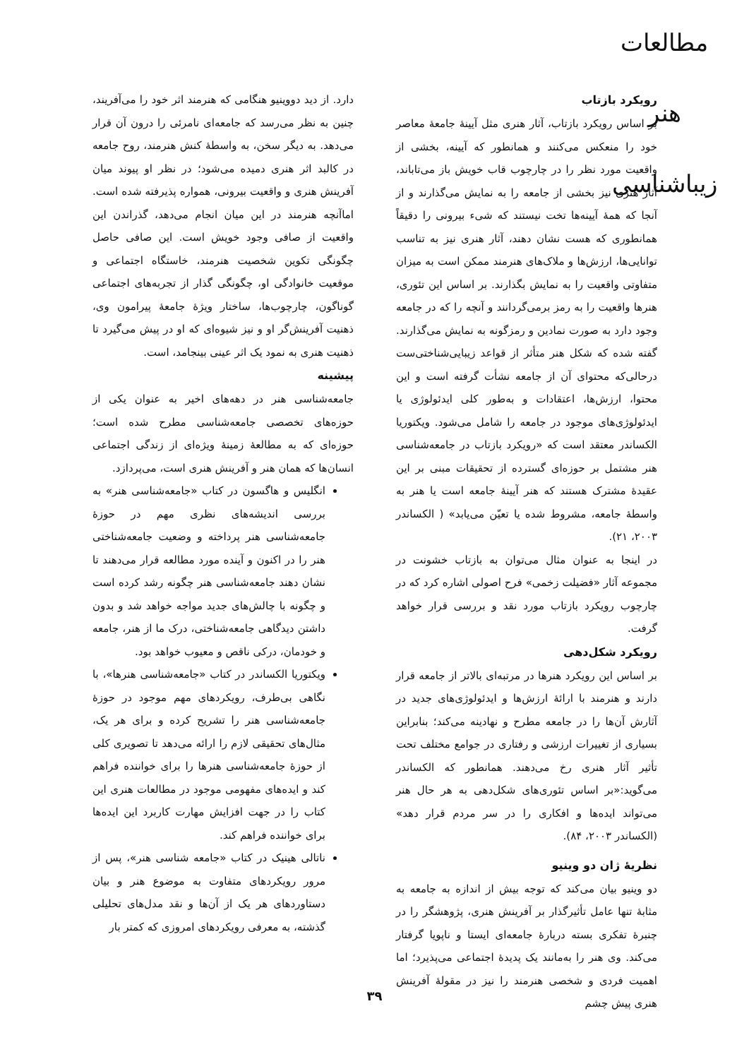مطالعات هنر زیباشناسی
رویکرد بازتاب
بر اساس رویکرد بازتاب، آثار هنری مثل آیینهٔ جامعهٔ معاصر خود را منعکس می‌کنند و همانطور که آیینه، بخشی از واقعیت مورد نظر را در چارچوب قاب خویش باز می‌تاباند، آثار هنری نیز بخشی از جامعه را به نمایش می‌گذارند و از آنجا که همهٔ آیینه‌ها تخت نیستند که شیء بیرونی را دقیقاً همانطوری که هست نشان دهند، آثار هنری نیز به تناسب توانایی‌ها، ارزش‌ها و ملاک‌های هنرمند ممکن است به میزان متفاوتی واقعیت را به نمایش بگذارند. بر اساس این تئوری، هنرها واقعیت را به رمز برمی‌گردانند و آنچه را که در جامعه وجود دارد به صورت نمادین و رمزگونه به نمایش می‌گذارند. گفته شده که شکل هنر متأثر از قواعد زیبایی‌شناختی‌ست درحالی‌که محتوای آن از جامعه نشأت گرفته است و این محتوا، ارزش‌ها، اعتقادات و به‌طور کلی ایدئولوژی یا ایدئولوژی‌های موجود در جامعه را شامل می‌شود. ویکتوریا الکساندر معتقد است که «رویکرد بازتاب در جامعه‌شناسی هنر مشتمل بر حوزه‌ای گسترده از تحقیقات مبنی بر این عقیدهٔ مشترک هستند که هنر آیینهٔ جامعه است یا هنر به واسطهٔ جامعه، مشروط شده یا تعیّن می‌یابد» ( الکساندر ۲۰۰۳، ۲۱).
در اینجا به عنوان مثال می‌توان به بازتاب خشونت در مجموعه آثار «فضیلت زخمی» فرح اصولی اشاره کرد که در چارچوب رویکرد بازتاب مورد نقد و بررسی قرار خواهد گرفت.
رویکرد شکل‌دهی
بر اساس این رویکرد هنرها در مرتبه‌ای بالاتر از جامعه قرار دارند و هنرمند با ارائهٔ ارزش‌ها و ایدئولوژی‌های جدید در آثارش آن‌ها را در جامعه مطرح و نهادینه می‌کند؛ بنابراین بسیاری از تغییرات ارزشی و رفتاری در جوامع مختلف تحت تأثیر آثار هنری رخ می‌دهند. همانطور که الکساندر می‌گوید:«بر اساس تئوری‌های شکل‌دهی به هر حال هنر می‌تواند ایده‌ها و افکاری را در سر مردم قرار دهد» (الکساندر ۲۰۰۳، ۸۴).
نظریهٔ ژان دو وینیو
دو وینیو بیان می‌کند که توجه بیش از اندازه به جامعه به مثابهٔ تنها عامل تأثیرگذار بر آفرینش هنری، پژوهشگر را در چنبرهٔ تفکری بسته دربارهٔ جامعه‌ای ایستا و ناپویا گرفتار می‌کند. وی هنر را به‌مانند یک پدیدهٔ اجتماعی می‌پذیرد؛ اما اهمیت فردی و شخصی هنرمند را نیز در مقولهٔ آفرینش هنری پیش چشم
دارد. از دید دووینیو هنگامی که هنرمند اثر خود را می‌آفریند، چنین به نظر می‌رسد که جامعه‌ای نامرئی را درون آن قرار می‌دهد. به دیگر سخن، به واسطهٔ کنش هنرمند، روح جامعه در کالبد اثر هنری دمیده می‌شود؛ در نظر او پیوند میان آفرینش هنری و واقعیت بیرونی، همواره پذیرفته شده است. اماآنچه هنرمند در این میان انجام می‌دهد، گذراندن این واقعیت از صافی وجود خویش است. این صافی حاصل چگونگی تکوین شخصیت هنرمند، خاستگاه اجتماعی و موقعیت خانوادگی او، چگونگی گذار از تجربه‌های اجتماعی گوناگون، چارچوب‌ها، ساختار ویژهٔ جامعهٔ پیرامون وی، ذهنیت آفرینش‌گر او و نیز شیوه‌ای که او در پیش می‌گیرد تا ذهنیت هنری به نمود یک اثر عینی بینجامد، است.
پیشینه
جامعه‌شناسی هنر در دهه‌های اخیر به عنوان یکی از حوزه‌های تخصصی جامعه‌شناسی مطرح شده است؛ حوزه‌ای که به مطالعهٔ زمینهٔ ویژه‌ای از زندگی اجتماعی انسان‌ها که همان هنر و آفرینش هنری است، می‌پردازد.
انگلیس و هاگسون در کتاب «جامعه‌شناسی هنر» به بررسی اندیشه‌های نظری مهم در حوزهٔ جامعه‌شناسی هنر پرداخته و وضعیت جامعه‌شناختی هنر را در اکنون و آینده مورد مطالعه قرار می‌دهند تا نشان دهند جامعه‌شناسی هنر چگونه رشد کرده است و چگونه با چالش‌های جدید مواجه خواهد شد و بدون داشتن دیدگاهی جامعه‌شناختی، درک ما از هنر، جامعه و خودمان، درکی ناقص و معیوب خواهد بود.
ویکتوریا الکساندر در کتاب «جامعه‌شناسی هنرها»، با نگاهی بی‌طرف، رویکردهای مهم موجود در حوزهٔ جامعه‌شناسی هنر را تشریح کرده و برای هر یک، مثال‌های تحقیقی لازم را ارائه می‌دهد تا تصویری کلی از حوزهٔ جامعه‌شناسی هنرها را برای خواننده فراهم کند و ایده‌های مفهومی موجود در مطالعات هنری این کتاب را در جهت افزایش مهارت کاربرد این ایده‌ها برای خواننده فراهم کند.
ناتالی هینیک در کتاب «جامعه شناسی هنر»، پس از مرور رویکردهای متفاوت به موضوع هنر و بیان دستاوردهای هر یک از آن‌ها و نقد مدل‌های تحلیلی گذشته، به معرفی رویکردهای امروزی که کمتر بار
۳۹